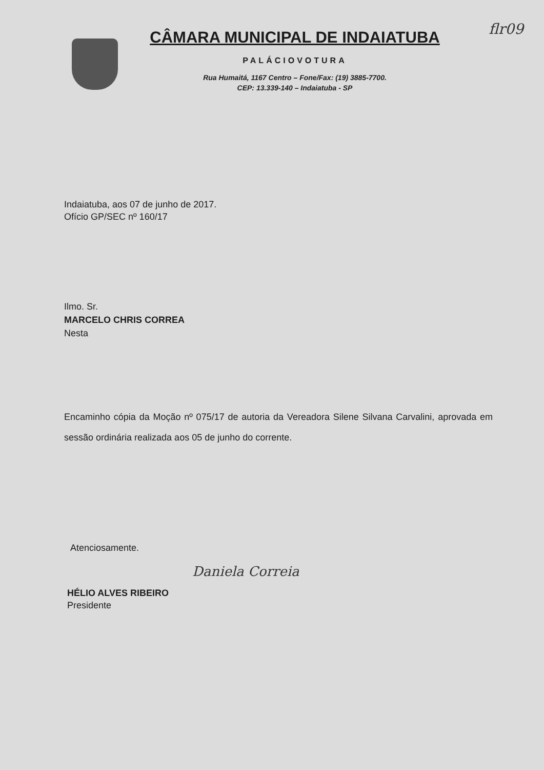flr09
CÂMARA MUNICIPAL DE INDAIATUBA
PALÁCIOVOTURA
Rua Humaitá, 1167 Centro – Fone/Fax: (19) 3885-7700.
CEP: 13.339-140 – Indaiatuba - SP
Indaiatuba, aos 07 de junho de 2017.
Ofício GP/SEC nº 160/17
Ilmo. Sr.
MARCELO CHRIS CORREA
Nesta
Encaminho cópia da Moção nº 075/17 de autoria da Vereadora Silene Silvana Carvalini, aprovada em sessão ordinária realizada aos 05 de junho do corrente.
Atenciosamente.
Daniela Correia
HÉLIO ALVES RIBEIRO
Presidente